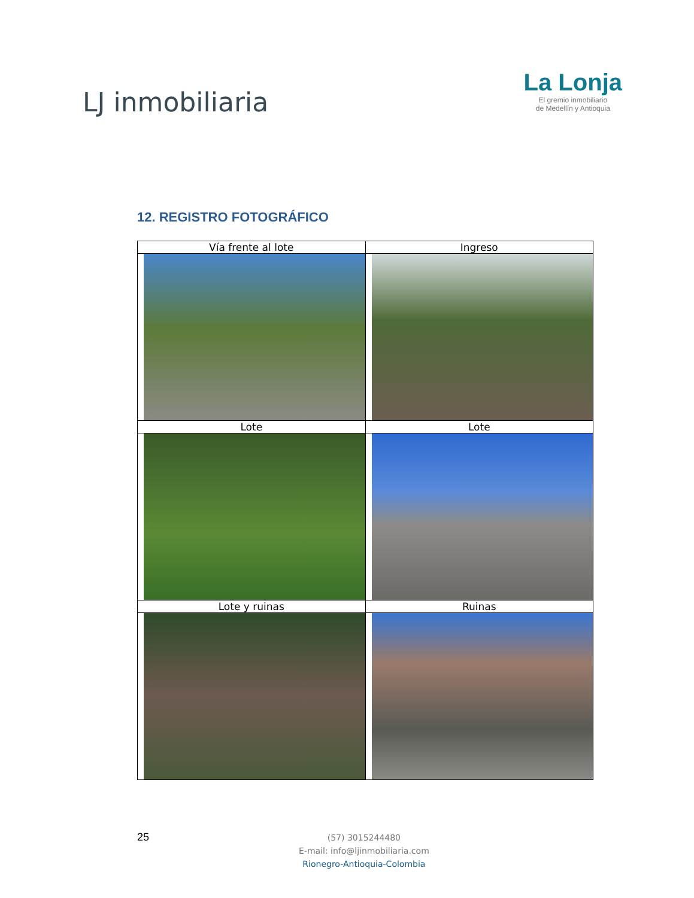LJ inmobiliaria
La Lonja
El gremio inmobiliario
de Medellín y Antioquia
12. REGISTRO FOTOGRÁFICO
| Vía frente al lote | Ingreso |
| Lote | Lote |
| Lote y ruinas | Ruinas |
25
(57) 3015244480
E-mail: info@ljinmobiliaria.com
Rionegro-Antioquia-Colombia